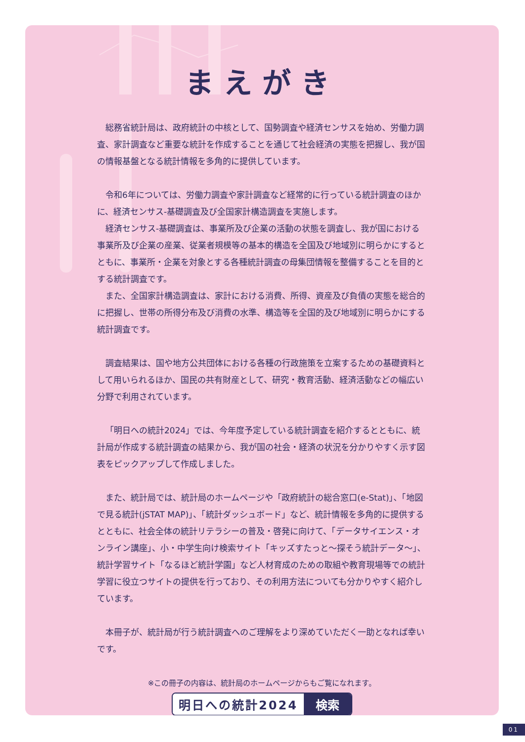まえがき
総務省統計局は、政府統計の中核として、国勢調査や経済センサスを始め、労働力調査、家計調査など重要な統計を作成することを通じて社会経済の実態を把握し、我が国の情報基盤となる統計情報を多角的に提供しています。
令和6年については、労働力調査や家計調査など経常的に行っている統計調査のほかに、経済センサス‐基礎調査及び全国家計構造調査を実施します。
経済センサス‐基礎調査は、事業所及び企業の活動の状態を調査し、我が国における事業所及び企業の産業、従業者規模等の基本的構造を全国及び地域別に明らかにするとともに、事業所・企業を対象とする各種統計調査の母集団情報を整備することを目的とする統計調査です。
また、全国家計構造調査は、家計における消費、所得、資産及び負債の実態を総合的に把握し、世帯の所得分布及び消費の水準、構造等を全国的及び地域別に明らかにする統計調査です。
調査結果は、国や地方公共団体における各種の行政施策を立案するための基礎資料として用いられるほか、国民の共有財産として、研究・教育活動、経済活動などの幅広い分野で利用されています。
「明日への統計2024」では、今年度予定している統計調査を紹介するとともに、統計局が作成する統計調査の結果から、我が国の社会・経済の状況を分かりやすく示す図表をピックアップして作成しました。
また、統計局では、統計局のホームページや「政府統計の総合窓口(e-Stat)」、「地図で見る統計(jSTAT MAP)」、「統計ダッシュボード」など、統計情報を多角的に提供するとともに、社会全体の統計リテラシーの普及・啓発に向けて、「データサイエンス・オンライン講座」、小・中学生向け検索サイト「キッズすたっと～探そう統計データ～」、統計学習サイト「なるほど統計学園」など人材育成のための取組や教育現場等での統計学習に役立つサイトの提供を行っており、その利用方法についても分かりやすく紹介しています。
本冊子が、統計局が行う統計調査へのご理解をより深めていただく一助となれば幸いです。
※この冊子の内容は、統計局のホームページからもご覧になれます。
明日への統計2024 検索
01